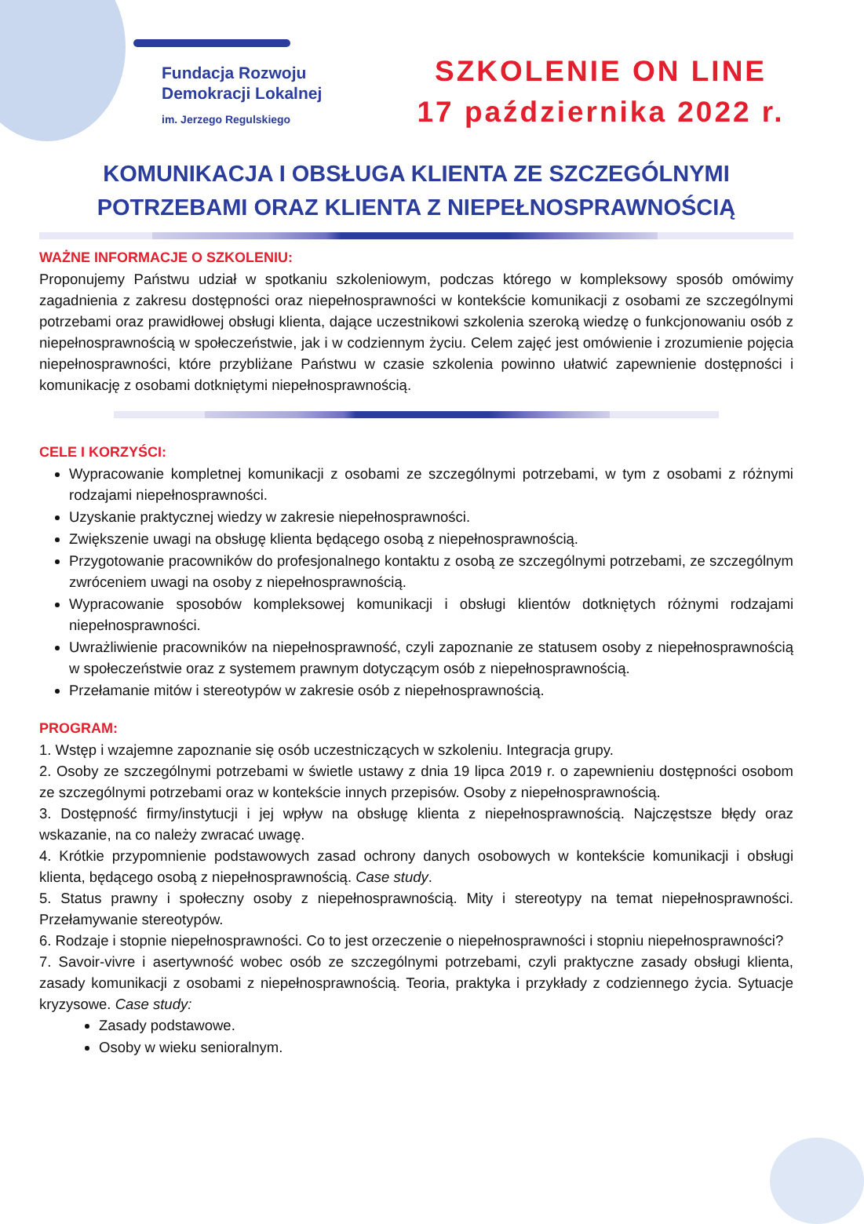Fundacja Rozwoju
Demokracji Lokalnej
im. Jerzego Regulskiego
SZKOLENIE ON LINE
17 października 2022 r.
KOMUNIKACJA I OBSŁUGA KLIENTA ZE SZCZEGÓLNYMI POTRZEBAMI ORAZ KLIENTA Z NIEPEŁNOSPRAWNOŚCIĄ
WAŻNE INFORMACJE O SZKOLENIU:
Proponujemy Państwu udział w spotkaniu szkoleniowym, podczas którego w kompleksowy sposób omówimy zagadnienia z zakresu dostępności oraz niepełnosprawności w kontekście komunikacji z osobami ze szczególnymi potrzebami oraz prawidłowej obsługi klienta, dające uczestnikowi szkolenia szeroką wiedzę o funkcjonowaniu osób z niepełnosprawnością w społeczeństwie, jak i w codziennym życiu. Celem zajęć jest omówienie i zrozumienie pojęcia niepełnosprawności, które przybliżane Państwu w czasie szkolenia powinno ułatwić zapewnienie dostępności i komunikację z osobami dotkniętymi niepełnosprawnością.
CELE I KORZYŚCI:
Wypracowanie kompletnej komunikacji z osobami ze szczególnymi potrzebami, w tym z osobami z różnymi rodzajami niepełnosprawności.
Uzyskanie praktycznej wiedzy w zakresie niepełnosprawności.
Zwiększenie uwagi na obsługę klienta będącego osobą z niepełnosprawnością.
Przygotowanie pracowników do profesjonalnego kontaktu z osobą ze szczególnymi potrzebami, ze szczególnym zwróceniem uwagi na osoby z niepełnosprawnością.
Wypracowanie sposobów kompleksowej komunikacji i obsługi klientów dotkniętych różnymi rodzajami niepełnosprawności.
Uwrażliwienie pracowników na niepełnosprawność, czyli zapoznanie ze statusem osoby z niepełnosprawnością w społeczeństwie oraz z systemem prawnym dotyczącym osób z niepełnosprawnością.
Przełamanie mitów i stereotypów w zakresie osób z niepełnosprawnością.
PROGRAM:
1. Wstęp i wzajemne zapoznanie się osób uczestniczących w szkoleniu. Integracja grupy.
2. Osoby ze szczególnymi potrzebami w świetle ustawy z dnia 19 lipca 2019 r. o zapewnieniu dostępności osobom ze szczególnymi potrzebami oraz w kontekście innych przepisów. Osoby z niepełnosprawnością.
3. Dostępność firmy/instytucji i jej wpływ na obsługę klienta z niepełnosprawnością. Najczęstsze błędy oraz wskazanie, na co należy zwracać uwagę.
4. Krótkie przypomnienie podstawowych zasad ochrony danych osobowych w kontekście komunikacji i obsługi klienta, będącego osobą z niepełnosprawnością. Case study.
5. Status prawny i społeczny osoby z niepełnosprawnością. Mity i stereotypy na temat niepełnosprawności. Przełamywanie stereotypów.
6. Rodzaje i stopnie niepełnosprawności. Co to jest orzeczenie o niepełnosprawności i stopniu niepełnosprawności?
7. Savoir-vivre i asertywność wobec osób ze szczególnymi potrzebami, czyli praktyczne zasady obsługi klienta, zasady komunikacji z osobami z niepełnosprawnością. Teoria, praktyka i przykłady z codziennego życia. Sytuacje kryzysowe. Case study:
Zasady podstawowe.
Osoby w wieku senioralnym.